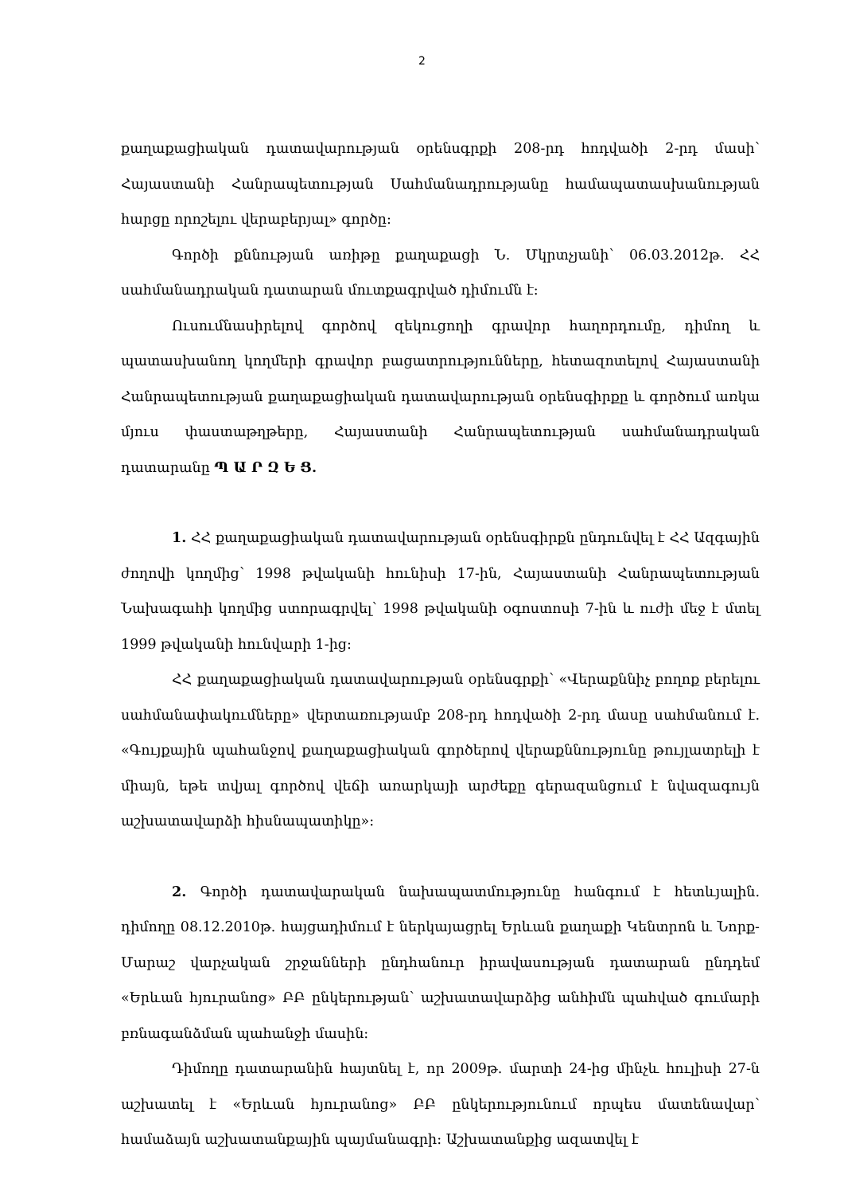2
քաղաքացիական դատավարության օրենսգրքի 208-րդ հոդվածի 2-րդ մասի՝ Հայաստանի Հանրապետության Սահմանադրությանը համապատասխանության հարցը որոշելու վերաբերյալ» գործը:
Գործի քննության առիթը քաղաքացի Ն. Մկրտչյանի՝ 06.03.2012թ. ՀՀ սահմանադրական դատարան մուտքագրված դիմումն է:
Ուսումնասիրելով գործով զեկուցողի գրավոր հաղորդումը, դիմող և պատասխանող կողմերի գրավոր բացատրությունները, հետազոտելով Հայաստանի Հանրապետության քաղաքացիական դատավարության օրենսգիրքը և գործում առկա մյուս փաստաթղթերը, Հայաստանի Հանրապետության սահմանադրական դատարանը Պ Ա Ր Զ Ե Ց.
1. ՀՀ քաղաքացիական դատավարության օրենսգիրքն ընդունվել է ՀՀ Ազգային ժողովի կողմից՝ 1998 թվականի հունիսի 17-ին, Հայաստանի Հանրապետության Նախագահի կողմից ստորագրվել՝ 1998 թվականի օգոստոսի 7-ին և ուժի մեջ է մտել 1999 թվականի հունվարի 1-ից:
ՀՀ քաղաքացիական դատավարության օրենսգրքի՝ «Վերաքննիչ բողոք բերելու սահմանափակումները» վերտառությամբ 208-րդ հոդվածի 2-րդ մասը սահմանում է. «Գույքային պահանջով քաղաքացիական գործերով վերաքննությունը թույլատրելի է միայն, եթե տվյալ գործով վեճի առարկայի արժեքը գերազանցում է նվազագույն աշխատավարձի հիսնապատիկը»:
2. Գործի դատավարական նախապատմությունը հանգում է հետևյալին. դիմողը 08.12.2010թ. հայցադիմում է ներկայացրել Երևան քաղաքի Կենտրոն և Նորք-Մարաշ վարչական շրջանների ընդհանուր իրավասության դատարան ընդդեմ «Երևան հյուրանոց» ԲԲ ընկերության՝ աշխատավարձից անհիմն պահված գումարի բռնագանձման պահանջի մասին:
Դիմողը դատարանին հայտնել է, որ 2009թ. մարտի 24-ից մինչև հուլիսի 27-ն աշխատել է «Երևան հյուրանոց» ԲԲ ընկերությունում որպես մատենավար՝ համաձայն աշխատանքային պայմանագրի: Աշխատանքից ազատվել է